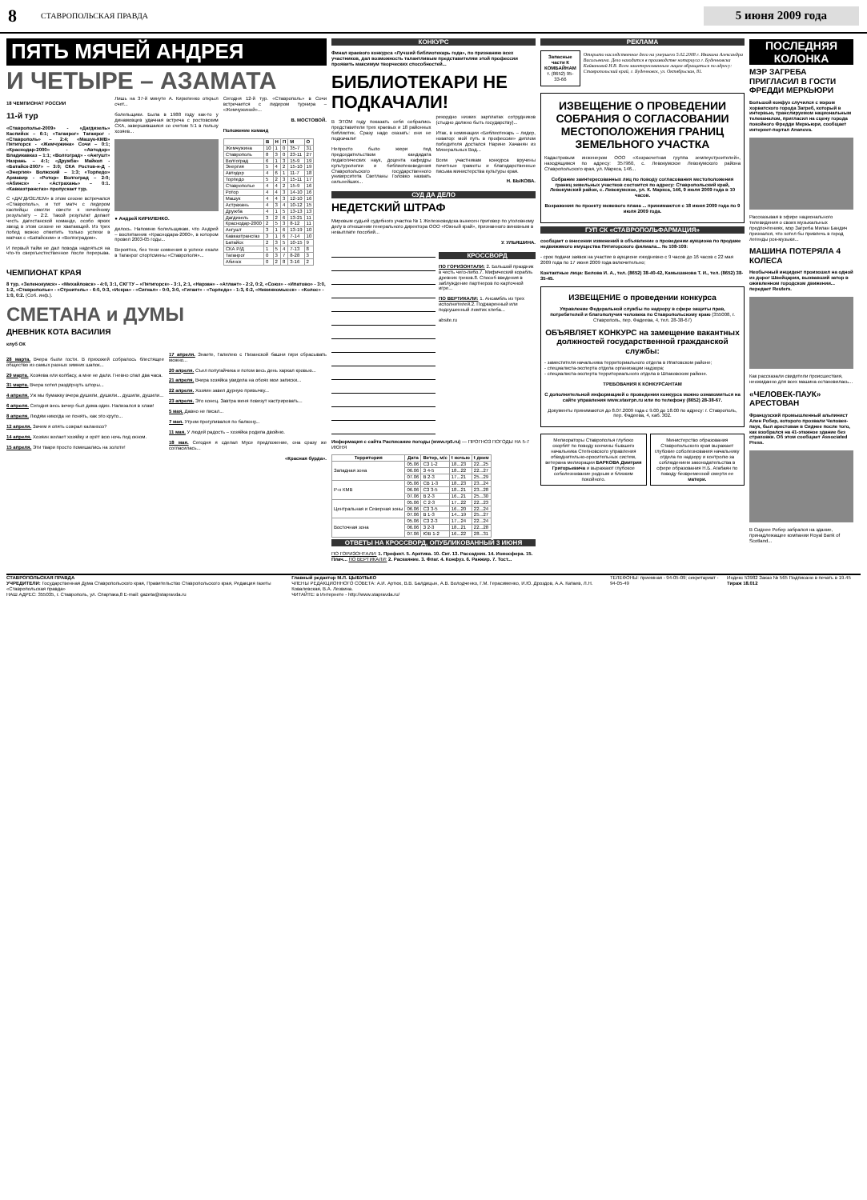8 СТАВРОПОЛЬСКАЯ ПРАВДА 5 июня 2009 года
ПЯТЬ МЯЧЕЙ АНДРЕЯ
И ЧЕТЫРЕ – АЗАМАТА
18 ЧЕМПИОНАТ РОССИИ
11-й тур
«Ставрополье-2009» - «Дагдизель» Каспийск – 6:1; «Таганрог» Таганрог - «Ставрополь» – 2:4; «Машук-КМВ» Пятигорск - «Жемчужина» Сочи – 0:1; «Краснодар-2000» - «Автодор» Владикавказ – 1:1; «Волгоград» - «Ангушт» Назрань – 4:1; «Дружба» Майкоп - «Батайск-2007» – 3:0; СКА Ростов-н-Д - «Энергия» Волжский – 1:3; «Торпедо» Армавир - «Ротор» Волгоград – 2:0; «Абинск» - «Астрахань» – 0:1. «Кавказтрансгаз» пропускает тур.
С «ДАГДИЗЕЛЕМ» в этом сезоне встречался «Ставрополь», и тот матч с лидером каспийцы смогли свести к ничейному результату – 2:2. Такой результат делает честь дагестанской команде, особо ярких звезд в этом сезоне не хватающей. Из трех побед можно отметить только успехи в матчах с «Батайском» и «Волгоградом».
И первый тайм не дал повода надеяться на что-то сверхъестественное после перерыва. Лишь на 37-й минуте А. Кириленко открыл счет...
болельщики. Была в 1988 году как-то у динамовцев удачная встреча с ростовским СКА, завершившаяся со счетом 5:1 в пользу хозяев...
● Андрей КИРИЛЕНКО.
дилось. Напомню болельщикам, что Андрей – воспитанник «Краснодара-2000», в котором провел 2003-05 годы...
Вероятно, без тени сомнения в успехе ехали в Таганрог спортсмены «Ставрополя»...
Сегодня 12-й тур. «Ставрополь» в Сочи встречается с лидером турнира – «Жемчужиной»...
В. МОСТОВОЙ.
Положение команд
| | В | Н | П | М | О |
| --- | --- | --- | --- | --- | --- |
| Жемчужина | 10 | 1 | 0 | 35-7 | 31 |
| Ставрополь | 8 | 3 | 0 | 23-11 | 27 |
| Волгоград | 6 | 1 | 3 | 15-9 | 19 |
| Энергия | 5 | 4 | 2 | 15-10 | 19 |
| Автодор | 4 | 6 | 1 | 11-7 | 18 |
| Торпедо | 5 | 2 | 3 | 15-11 | 17 |
| Ставрополье | 4 | 4 | 2 | 15-9 | 16 |
| Ротор | 4 | 4 | 3 | 14-10 | 16 |
| Машук | 4 | 4 | 3 | 12-10 | 16 |
| Астрахань | 4 | 3 | 4 | 10-12 | 15 |
| Дружба | 4 | 1 | 5 | 13-13 | 13 |
| Дагдизель | 3 | 2 | 6 | 13-21 | 11 |
| Краснодар-2000 | 2 | 5 | 3 | 8-12 | 11 |
| Ангушт | 3 | 1 | 6 | 13-19 | 10 |
| Кавказтрансгаз | 3 | 1 | 6 | 7-14 | 10 |
| Батайск | 2 | 3 | 5 | 10-15 | 9 |
| СКА Р/Д | 1 | 5 | 4 | 7-13 | 8 |
| Таганрог | 0 | 3 | 7 | 8-28 | 3 |
| Абинск | 0 | 2 | 8 | 3-16 | 2 |
ЧЕМПИОНАТ КРАЯ
8 тур. «Зеленокумск» - «Михайловск» - 4:0, 3:1, СКГТУ – «Пятигорск» - 3:1, 2:1, «Нарзан» - «Атлант» - 2:2, 0:2, «Союз» - «Ипатово» - 3:0, 1:2, «Ставрополье» - «Строитель» - 6:0, 0:3, «Искра» - «Сигнал» - 0:0, 3:0, «Гигант» - «Торпедо» - 1:3, 6:2, «Невинномысск» - «Колос» - 1:0, 0:2. (Соб. инф.).
СМЕТАНА и ДУМЫ
ДНЕВНИК КОТА ВАСИЛИЯ
клуб ОК
28 марта. Вчера были гости. В прихожей собралось блестящее общество из самых разных зимних шапок...
29 марта. Хозяева ели колбасу, а мне не дали. Гневно спал два часа.
31 марта. Вчера хотел раздёрнуть шторы...
4 апреля. Уж мы бумажку вчера душили, душили... душили, душили...
6 апреля. Сегодня весь вечер был дома один. Нализался в хлам!
8 апреля. Людям никогда не понять, как это круто...
12 апреля. Зачем я опять сожрал каланхоэ?
14 апреля. Хозяин желает хозяйку и орёт всю ночь под окном.
15 апреля. Эти твари просто помешались на золоте!
17 апреля. Знаете, Галилею с Пизанской башни гири сбрасывать можно...
20 апреля. Съел попугайчика и потом весь день харкал кровью...
21 апреля. Вчера хозяйка увидела на обоях мои записки...
22 апреля. Хозяин завел дурную привычку...
23 апреля. Это конец. Завтра меня повезут кастрировать...
5 мая. Давно не писал...
7 мая. Утром прогуливался по балкону...
11 мая. У людей радость – хозяйка родила двойню.
18 мая. Сегодня я сделал Мусе предложение, она сразу же согласилась...
«Красная бурда».
КОНКУРС
Финал краевого конкурса «Лучший библиотекарь года», по признанию всех участников, дал возможность талантливым представителям этой профессии проявить максимум творческих способностей...
БИБЛИОТЕКАРИ НЕ ПОДКАЧАЛИ!
В ЭТОМ году показать себя собрались представители трех краевых и 18 районных библиотек. Сразу надо сказать: они не подкачали!
Непросто было жюри под председательством кандидата педагогических наук, доцента кафедры культурологии и библиотековедения Ставропольского государственного университета Светланы Головко назвать сильнейших...
рекордно низких зарплатах сотрудников (стыдно должно быть государству)...
Итак, в номинации «Библиотекарь – лидер, новатор: мой путь в профессии» диплом победителя достался Нарине Хачанян из Минеральных Вод...
Всем участникам конкурса вручены почетные грамоты и благодарственные письма министерства культуры края.
Н. БЫКОВА.
СУД ДА ДЕЛО
НЕДЕТСКИЙ ШТРАФ
Мировым судьей судебного участка № 1 Железноводска вынесен приговор по уголовному делу в отношении генерального директора ООО «Южный край», признанного виновным в невыплате пособий...
У. УЛЬЯШИНА.
КРОССВОРД
ПО ГОРИЗОНТАЛИ: 2. Большой праздник в честь чего-либо.7. Мифический корабль древних греков.8. Способ введения в заблуждение партнеров по карточной игре...
ПО ВЕРТИКАЛИ: 1. Ансамбль из трех исполнителей.2. Поджаренный или подсушенный ломтик хлеба...
absite.ru
Информация с сайта Расписание погоды (www.rp5.ru) — ПРОГНОЗ ПОГОДЫ НА 5-7 ИЮНЯ
| Территория | Дата | Ветер, м/с | t ночью | t днем |
| --- | --- | --- | --- | --- |
| Западная зона | 05.06 | СЗ 1-2 | 18...23 | 22...25 |
| | 06.06 | З 4-5 | 18...22 | 22...27 |
| | 07.06 | В 2-3 | 17...21 | 25...29 |
| Р-н КМВ | 05.06 | СВ 1-3 | 18...23 | 23...24 |
| | 06.06 | СЗ 3-5 | 18...21 | 23...28 |
| | 07.06 | В 2-3 | 16...21 | 25...30 |
| Центральная и Северная зоны | 05.06 | С 2-3 | 17...22 | 22...23 |
| | 06.06 | СЗ 3-5 | 16...20 | 22...24 |
| | 07.06 | В 1-3 | 14...19 | 25...27 |
| Восточная зона | 05.06 | СЗ 2-3 | 17...24 | 22...24 |
| | 06.06 | З 2-3 | 18...21 | 22...28 |
| | 07.06 | ЮВ 1-2 | 16...22 | 28...31 |
ОТВЕТЫ НА КРОССВОРД, ОПУБЛИКОВАННЫЙ 3 ИЮНЯ
ПО ГОРИЗОНТАЛИ: 1. Префект. 5. Арктика. 10. Сиг. 13. Рассадник. 14. Ионосфера. 15. Плач... ПО ВЕРТИКАЛИ: 2. Раскаяние. 3. Флаг. 4. Конфуз. 6. Ранжир. 7. Тост...
РЕКЛАМА
Запасные части К КОМБАЙНАМ
т. (8652) 95-33-66
Открыто наследственное дело на умершего 5.02.2008 г. Ивакина Александра Васильевича. Дело находится в производстве нотариуса г. Буденновска Кайвановой Н.В. Всем заинтересованным лицам обращаться по адресу: Ставропольский край, г. Буденновск, ул. Октябрьская, 81.
ИЗВЕЩЕНИЕ О ПРОВЕДЕНИИ СОБРАНИЯ О СОГЛАСОВАНИИ МЕСТОПОЛОЖЕНИЯ ГРАНИЦ ЗЕМЕЛЬНОГО УЧАСТКА
Кадастровым инженером ООО «Хозрасчетная группа землеустроителей», находящимся по адресу: 357960, с. Левокумское Левокумского района Ставропольского края, ул. Маркса, 146...
Собрание заинтересованных лиц по поводу согласования местоположения границ земельных участков состоится по адресу: Ставропольский край, Левокумский район, с. Левокумское, ул. К. Маркса, 146, 9 июля 2009 года в 10 часов.
Возражения по проекту межевого плана ... принимаются с 18 июня 2009 года по 9 июля 2009 года.
ГУП СК «СТАВРОПОЛЬФАРМАЦИЯ»
сообщает о внесении изменений в объявление о проведении аукциона по продаже недвижимого имущества Пятигорского филиала... № 108-109:
- срок подачи заявок на участие в аукционе ежедневно с 9 часов до 16 часов с 22 мая 2009 года по 17 июня 2009 года включительно;
Контактные лица: Белова И. А., тел. (8652) 38-40-42, Камышанова Т. И., тел. (8652) 38-35-45.
ИЗВЕЩЕНИЕ о проведении конкурса
Управление Федеральной службы по надзору в сфере защиты прав, потребителей и благополучия человека по Ставропольскому краю (355008, г. Ставрополь, пер. Фадеева, 4, тел. 28-38-67)
ОБЪЯВЛЯЕТ КОНКУРС на замещение вакантных должностей государственной гражданской службы:
- заместителя начальника территориального отдела в Ипатовском районе;
- специалиста-эксперта отдела организации надзора;
- специалиста-эксперта территориального отдела в Шпаковском районе.
ТРЕБОВАНИЯ К КОНКУРСАНТАМ
С дополнительной информацией о проведении конкурса можно ознакомиться на сайте управления www.stavrpn.ru или по телефону (8652) 28-38-67.
Документы принимаются до 8.07.2009 года с 9.00 до 18.00 по адресу: г. Ставрополь, пер. Фадеева, 4, каб. 302.
Мелиораторы Ставрополья глубоко скорбят по поводу кончины бывшего начальника Степновского управления обводнительно-оросительных систем, ветерана мелиорации БАРКОВА Дмитрия Григорьевича и выражают глубокое соболезнование родным и близким покойного.
Министерство образования Ставропольского края выражает глубокие соболезнования начальнику отдела по надзору и контролю за соблюдением законодательства в сфере образования Н.Б. Агабаян по поводу безвременной смерти ее матери.
ПОСЛЕДНЯЯ КОЛОНКА
МЭР ЗАГРЕБА ПРИГЛАСИЛ В ГОСТИ ФРЕДДИ МЕРКЬЮРИ
Большой конфуз случился с мэром хорватского города Загреб, который в интервью, транслируемом национальным телеканалом, пригласил на сцену города покойного Фредди Меркьюри, сообщает интернет-портал Ananova.
Рассказывая в эфире национального телевидения о своих музыкальных предпочтениях, мэр Загреба Милан Бандич признался, что хотел бы привлечь в город легенды рок-музыки...
МАШИНА ПОТЕРЯЛА 4 КОЛЕСА
Необычный инцидент произошел на одной из дорог Швейцарии, вызвавший затор в оживленном городском движении... передает Reuters.
Как рассказали свидетели происшествия, неожиданно для всех машина остановилась...
«ЧЕЛОВЕК-ПАУК» АРЕСТОВАН
Французский промышленный альпинист Ален Робер, которого прозвали Человек-паук, был арестован в Сиднее после того, как взобрался на 41-этажное здание без страховки. Об этом сообщает Associated Press.
В Сиднее Робер забрался на здание, принадлежащее компании Royal Bank of Scotland...
СТАВРОПОЛЬСКАЯ ПРАВДА
УЧРЕДИТЕЛИ: Государственная Дума Ставропольского края, Правительство Ставропольского края, Редакция газеты «Ставропольская правда»
НАШ АДРЕС: 355035, г. Ставрополь, ул. Спартака,8 E-mail: gazeta@stapravda.ru
Главный редактор М.Л. ЦЫБУЛЬКО
ЧЛЕНЫ РЕДАКЦИОННОГО СОВЕТА: А.И. Артюх, В.В. Балдицын, А.В. Володченко, Г.М. Герасименко, И.Ю. Дроздов, А.А. Катаев, Л.Н. Ковалевская, В.А. Лезвина.
ЧИТАЙТЕ: в Интернете - http://www.stapravda.ru/
ТЕЛЕФОНЫ: приемная - 94-05-09; секретариат - 94-05-49
Индекс 53982 Заказ № 565 Подписано в печать в 19.45 Тираж 18.012